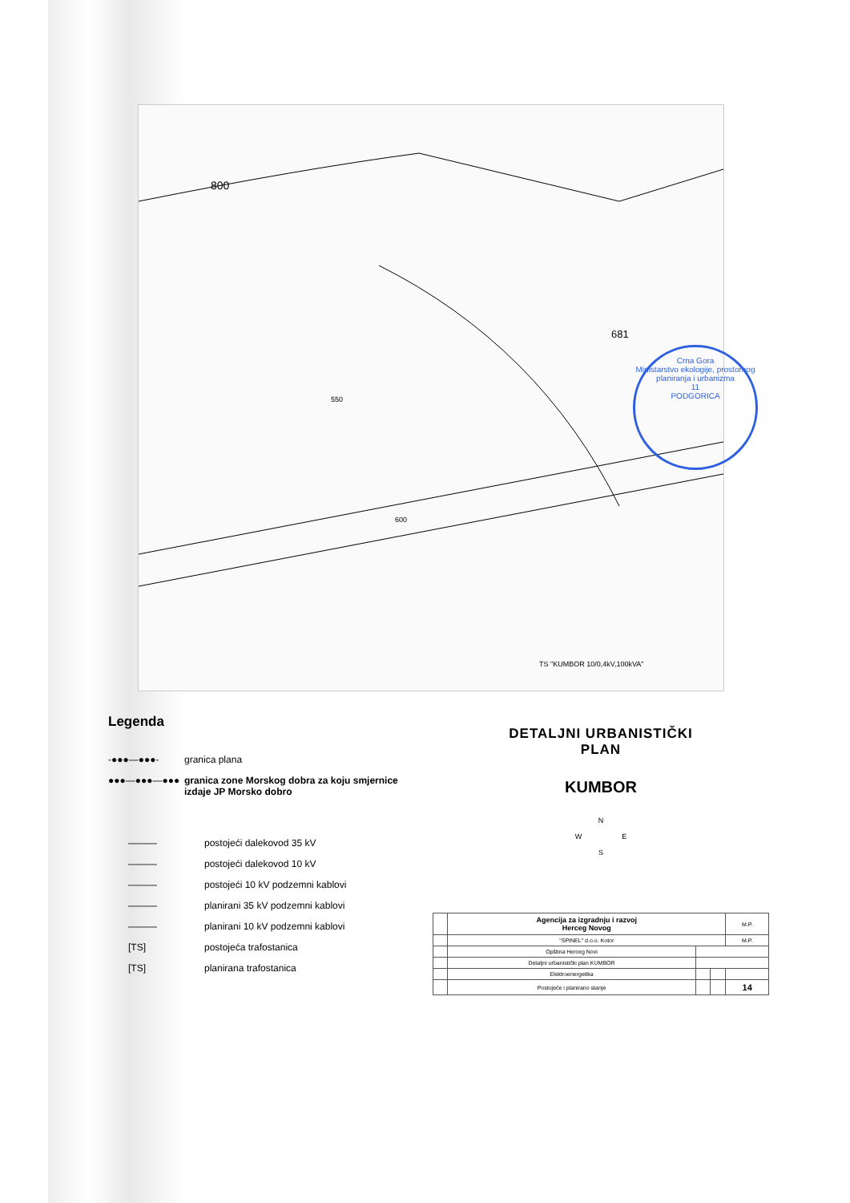800
681
550
600
TS "KUMBOR 10/0,4kV,100kVA"
Crna Gora
Ministarstvo ekologije, prostornog planiranja i urbanizma
11
PODGORICA
Legenda
-●●●—●●●- granica plana
●●●—●●●—●●● granica zone Morskog dobra za koju smjernice izdaje JP Morsko dobro
——— postojeći dalekovod 35 kV
——— postojeći dalekovod 10 kV
——— postojeći 10 kV podzemni kablovi
——— planirani 35 kV podzemni kablovi
——— planirani 10 kV podzemni kablovi
[TS] postojeća trafostanica
[TS] planirana trafostanica
DETALJNI URBANISTIČKI
PLAN
KUMBOR
N
W E
S
| | Agencija za izgradnju i razvoj Herceg Novog | | | M.P. |
| | "SPINEL" d.o.o. Kotor | | | M.P. |
| | Opština Herceg Novi | | | |
| | Detaljni urbanistički plan KUMBOR | | | |
| | Elektroenergetika | | | |
| | Postojeće i planirano stanje | | | 14 |